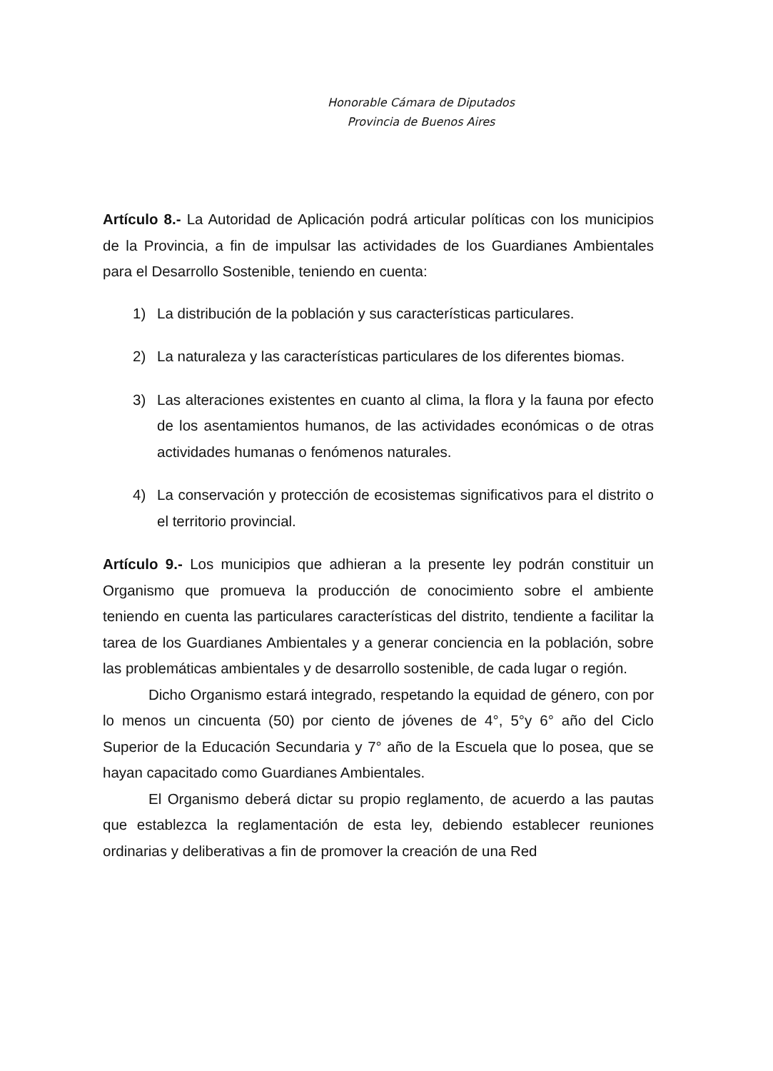Honorable Cámara de Diputados
Provincia de Buenos Aires
Artículo 8.- La Autoridad de Aplicación podrá articular políticas con los municipios de la Provincia, a fin de impulsar las actividades de los Guardianes Ambientales para el Desarrollo Sostenible, teniendo en cuenta:
1) La distribución de la población y sus características particulares.
2) La naturaleza y las características particulares de los diferentes biomas.
3) Las alteraciones existentes en cuanto al clima, la flora y la fauna por efecto de los asentamientos humanos, de las actividades económicas o de otras actividades humanas o fenómenos naturales.
4) La conservación y protección de ecosistemas significativos para el distrito o el territorio provincial.
Artículo 9.- Los municipios que adhieran a la presente ley podrán constituir un Organismo que promueva la producción de conocimiento sobre el ambiente teniendo en cuenta las particulares características del distrito, tendiente a facilitar la tarea de los Guardianes Ambientales y a generar conciencia en la población, sobre las problemáticas ambientales y de desarrollo sostenible, de cada lugar o región.
Dicho Organismo estará integrado, respetando la equidad de género, con por lo menos un cincuenta (50) por ciento de jóvenes de 4°, 5°y 6° año del Ciclo Superior de la Educación Secundaria y 7° año de la Escuela que lo posea, que se hayan capacitado como Guardianes Ambientales.
El Organismo deberá dictar su propio reglamento, de acuerdo a las pautas que establezca la reglamentación de esta ley, debiendo establecer reuniones ordinarias y deliberativas a fin de promover la creación de una Red